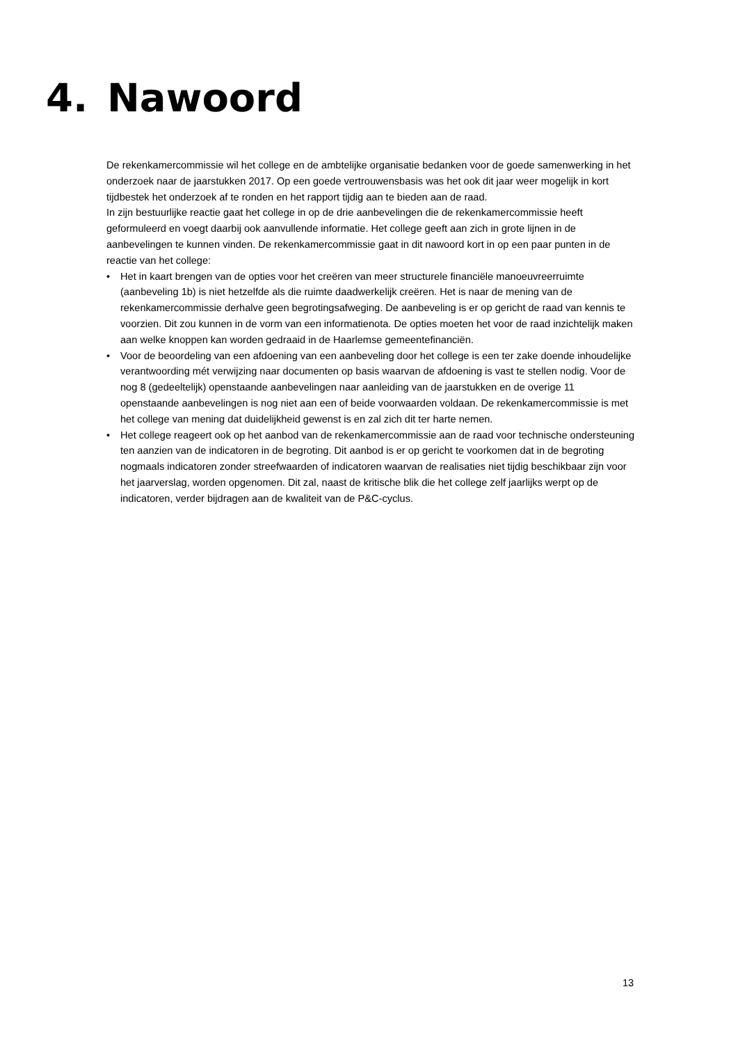4. Nawoord
De rekenkamercommissie wil het college en de ambtelijke organisatie bedanken voor de goede samenwerking in het onderzoek naar de jaarstukken 2017. Op een goede vertrouwensbasis was het ook dit jaar weer mogelijk in kort tijdbestek het onderzoek af te ronden en het rapport tijdig aan te bieden aan de raad.
In zijn bestuurlijke reactie gaat het college in op de drie aanbevelingen die de rekenkamercommissie heeft geformuleerd en voegt daarbij ook aanvullende informatie. Het college geeft aan zich in grote lijnen in de aanbevelingen te kunnen vinden. De rekenkamercommissie gaat in dit nawoord kort in op een paar punten in de reactie van het college:
• Het in kaart brengen van de opties voor het creëren van meer structurele financiële manoeuvreerruimte (aanbeveling 1b) is niet hetzelfde als die ruimte daadwerkelijk creëren. Het is naar de mening van de rekenkamercommissie derhalve geen begrotingsafweging. De aanbeveling is er op gericht de raad van kennis te voorzien. Dit zou kunnen in de vorm van een informatienota. De opties moeten het voor de raad inzichtelijk maken aan welke knoppen kan worden gedraaid in de Haarlemse gemeentefinanciën.
• Voor de beoordeling van een afdoening van een aanbeveling door het college is een ter zake doende inhoudelijke verantwoording mét verwijzing naar documenten op basis waarvan de afdoening is vast te stellen nodig. Voor de nog 8 (gedeeltelijk) openstaande aanbevelingen naar aanleiding van de jaarstukken en de overige 11 openstaande aanbevelingen is nog niet aan een of beide voorwaarden voldaan. De rekenkamercommissie is met het college van mening dat duidelijkheid gewenst is en zal zich dit ter harte nemen.
• Het college reageert ook op het aanbod van de rekenkamercommissie aan de raad voor technische ondersteuning ten aanzien van de indicatoren in de begroting. Dit aanbod is er op gericht te voorkomen dat in de begroting nogmaals indicatoren zonder streefwaarden of indicatoren waarvan de realisaties niet tijdig beschikbaar zijn voor het jaarverslag, worden opgenomen. Dit zal, naast de kritische blik die het college zelf jaarlijks werpt op de indicatoren, verder bijdragen aan de kwaliteit van de P&C-cyclus.
13